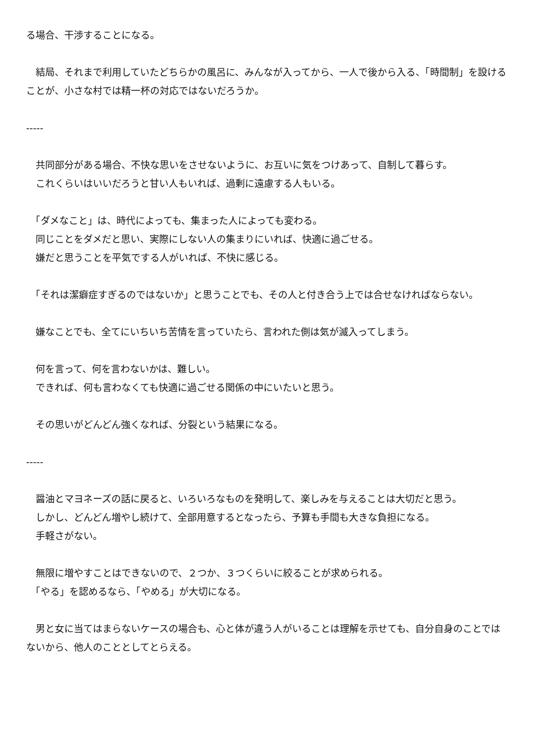る場合、干渉することになる。
　結局、それまで利用していたどちらかの風呂に、みんなが入ってから、一人で後から入る、「時間制」を設けることが、小さな村では精一杯の対応ではないだろうか。
-----
　共同部分がある場合、不快な思いをさせないように、お互いに気をつけあって、自制して暮らす。
　これくらいはいいだろうと甘い人もいれば、過剰に遠慮する人もいる。
　「ダメなこと」は、時代によっても、集まった人によっても変わる。
　同じことをダメだと思い、実際にしない人の集まりにいれば、快適に過ごせる。
　嫌だと思うことを平気でする人がいれば、不快に感じる。
　「それは潔癖症すぎるのではないか」と思うことでも、その人と付き合う上では合せなければならない。
　嫌なことでも、全てにいちいち苦情を言っていたら、言われた側は気が滅入ってしまう。
　何を言って、何を言わないかは、難しい。
　できれば、何も言わなくても快適に過ごせる関係の中にいたいと思う。
　その思いがどんどん強くなれば、分裂という結果になる。
-----
　醤油とマヨネーズの話に戻ると、いろいろなものを発明して、楽しみを与えることは大切だと思う。
　しかし、どんどん増やし続けて、全部用意するとなったら、予算も手間も大きな負担になる。
　手軽さがない。
　無限に増やすことはできないので、２つか、３つくらいに絞ることが求められる。
　「やる」を認めるなら、「やめる」が大切になる。
　男と女に当てはまらないケースの場合も、心と体が違う人がいることは理解を示せても、自分自身のことではないから、他人のこととしてとらえる。